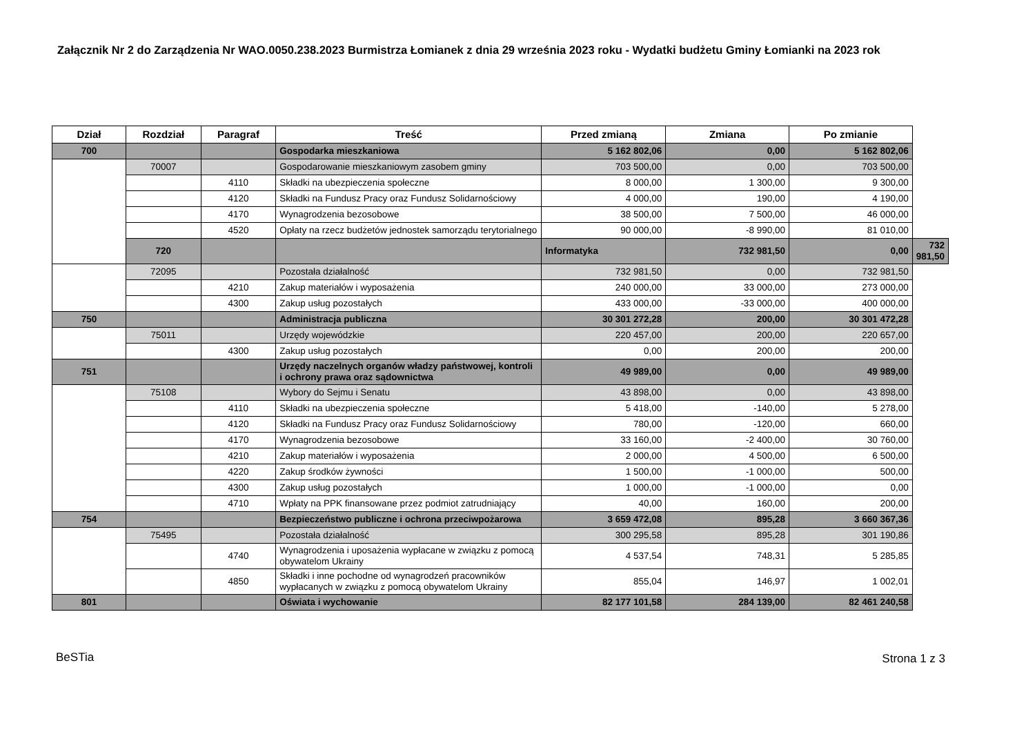Załącznik Nr 2 do Zarządzenia Nr WAO.0050.238.2023 Burmistrza Łomianek z dnia 29 września 2023 roku - Wydatki budżetu Gminy Łomianki na 2023 rok
| Dział | Rozdział | Paragraf | Treść | Przed zmianą | Zmiana | Po zmianie | |
| --- | --- | --- | --- | --- | --- | --- | --- |
| 700 | | | Gospodarka mieszkaniowa | 5 162 802,06 | 0,00 | 5 162 802,06 | |
| | 70007 | | Gospodarowanie mieszkaniowym zasobem gminy | 703 500,00 | 0,00 | 703 500,00 | |
| | | 4110 | Składki na ubezpieczenia społeczne | 8 000,00 | 1 300,00 | 9 300,00 | |
| | | 4120 | Składki na Fundusz Pracy oraz Fundusz Solidarnościowy | 4 000,00 | 190,00 | 4 190,00 | |
| | | 4170 | Wynagrodzenia bezosobowe | 38 500,00 | 7 500,00 | 46 000,00 | |
| | | 4520 | Opłaty na rzecz budżetów jednostek samorządu terytorialnego | 90 000,00 | -8 990,00 | 81 010,00 | |
| | 720 | | | Informatyka | 732 981,50 | 0,00 | 732 981,50 |
| | 72095 | | Pozostała działalność | 732 981,50 | 0,00 | 732 981,50 | |
| | | 4210 | Zakup materiałów i wyposażenia | 240 000,00 | 33 000,00 | 273 000,00 | |
| | | 4300 | Zakup usług pozostałych | 433 000,00 | -33 000,00 | 400 000,00 | |
| 750 | | | Administracja publiczna | 30 301 272,28 | 200,00 | 30 301 472,28 | |
| | 75011 | | Urzędy wojewódzkie | 220 457,00 | 200,00 | 220 657,00 | |
| | | 4300 | Zakup usług pozostałych | 0,00 | 200,00 | 200,00 | |
| 751 | | | Urzędy naczelnych organów władzy państwowej, kontroli i ochrony prawa oraz sądownictwa | 49 989,00 | 0,00 | 49 989,00 | |
| | 75108 | | Wybory do Sejmu i Senatu | 43 898,00 | 0,00 | 43 898,00 | |
| | | 4110 | Składki na ubezpieczenia społeczne | 5 418,00 | -140,00 | 5 278,00 | |
| | | 4120 | Składki na Fundusz Pracy oraz Fundusz Solidarnościowy | 780,00 | -120,00 | 660,00 | |
| | | 4170 | Wynagrodzenia bezosobowe | 33 160,00 | -2 400,00 | 30 760,00 | |
| | | 4210 | Zakup materiałów i wyposażenia | 2 000,00 | 4 500,00 | 6 500,00 | |
| | | 4220 | Zakup środków żywności | 1 500,00 | -1 000,00 | 500,00 | |
| | | 4300 | Zakup usług pozostałych | 1 000,00 | -1 000,00 | 0,00 | |
| | | 4710 | Wpłaty na PPK finansowane przez podmiot zatrudniający | 40,00 | 160,00 | 200,00 | |
| 754 | | | Bezpieczeństwo publiczne i ochrona przeciwpożarowa | 3 659 472,08 | 895,28 | 3 660 367,36 | |
| | 75495 | | Pozostała działalność | 300 295,58 | 895,28 | 301 190,86 | |
| | | 4740 | Wynagrodzenia i uposażenia wypłacane w związku z pomocą obywatelom Ukrainy | 4 537,54 | 748,31 | 5 285,85 | |
| | | 4850 | Składki i inne pochodne od wynagrodzeń pracowników wypłacanych w związku z pomocą obywatelom Ukrainy | 855,04 | 146,97 | 1 002,01 | |
| 801 | | | Oświata i wychowanie | 82 177 101,58 | 284 139,00 | 82 461 240,58 | |
BeSTia Strona 1 z 3